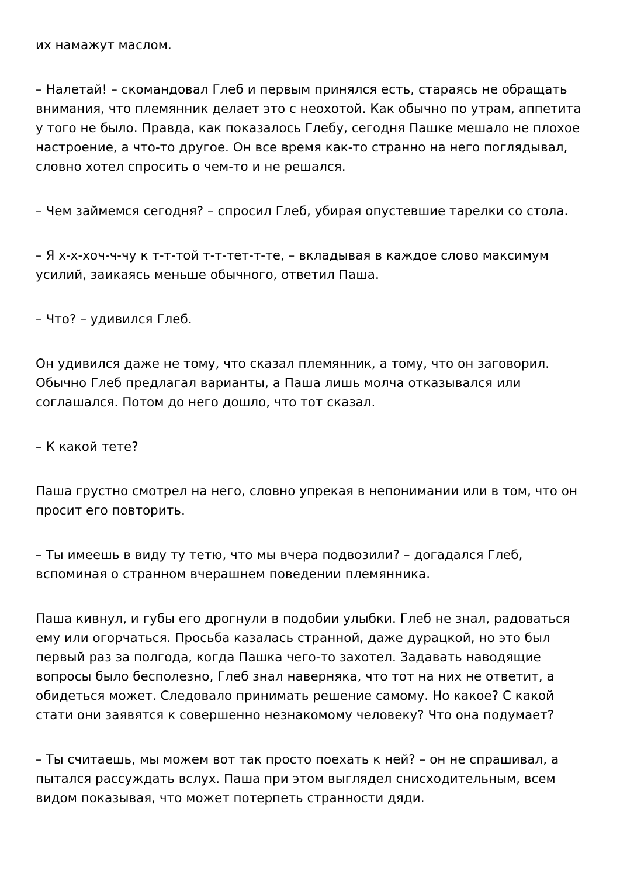их намажут маслом.
– Налетай! – скомандовал Глеб и первым принялся есть, стараясь не обращать внимания, что племянник делает это с неохотой. Как обычно по утрам, аппетита у того не было. Правда, как показалось Глебу, сегодня Пашке мешало не плохое настроение, а что-то другое. Он все время как-то странно на него поглядывал, словно хотел спросить о чем-то и не решался.
– Чем займемся сегодня? – спросил Глеб, убирая опустевшие тарелки со стола.
– Я х-х-хоч-ч-чу к т-т-той т-т-тет-т-те, – вкладывая в каждое слово максимум усилий, заикаясь меньше обычного, ответил Паша.
– Что? – удивился Глеб.
Он удивился даже не тому, что сказал племянник, а тому, что он заговорил. Обычно Глеб предлагал варианты, а Паша лишь молча отказывался или соглашался. Потом до него дошло, что тот сказал.
– К какой тете?
Паша грустно смотрел на него, словно упрекая в непонимании или в том, что он просит его повторить.
– Ты имеешь в виду ту тетю, что мы вчера подвозили? – догадался Глеб, вспоминая о странном вчерашнем поведении племянника.
Паша кивнул, и губы его дрогнули в подобии улыбки. Глеб не знал, радоваться ему или огорчаться. Просьба казалась странной, даже дурацкой, но это был первый раз за полгода, когда Пашка чего-то захотел. Задавать наводящие вопросы было бесполезно, Глеб знал наверняка, что тот на них не ответит, а обидеться может. Следовало принимать решение самому. Но какое? С какой стати они заявятся к совершенно незнакомому человеку? Что она подумает?
– Ты считаешь, мы можем вот так просто поехать к ней? – он не спрашивал, а пытался рассуждать вслух. Паша при этом выглядел снисходительным, всем видом показывая, что может потерпеть странности дяди.